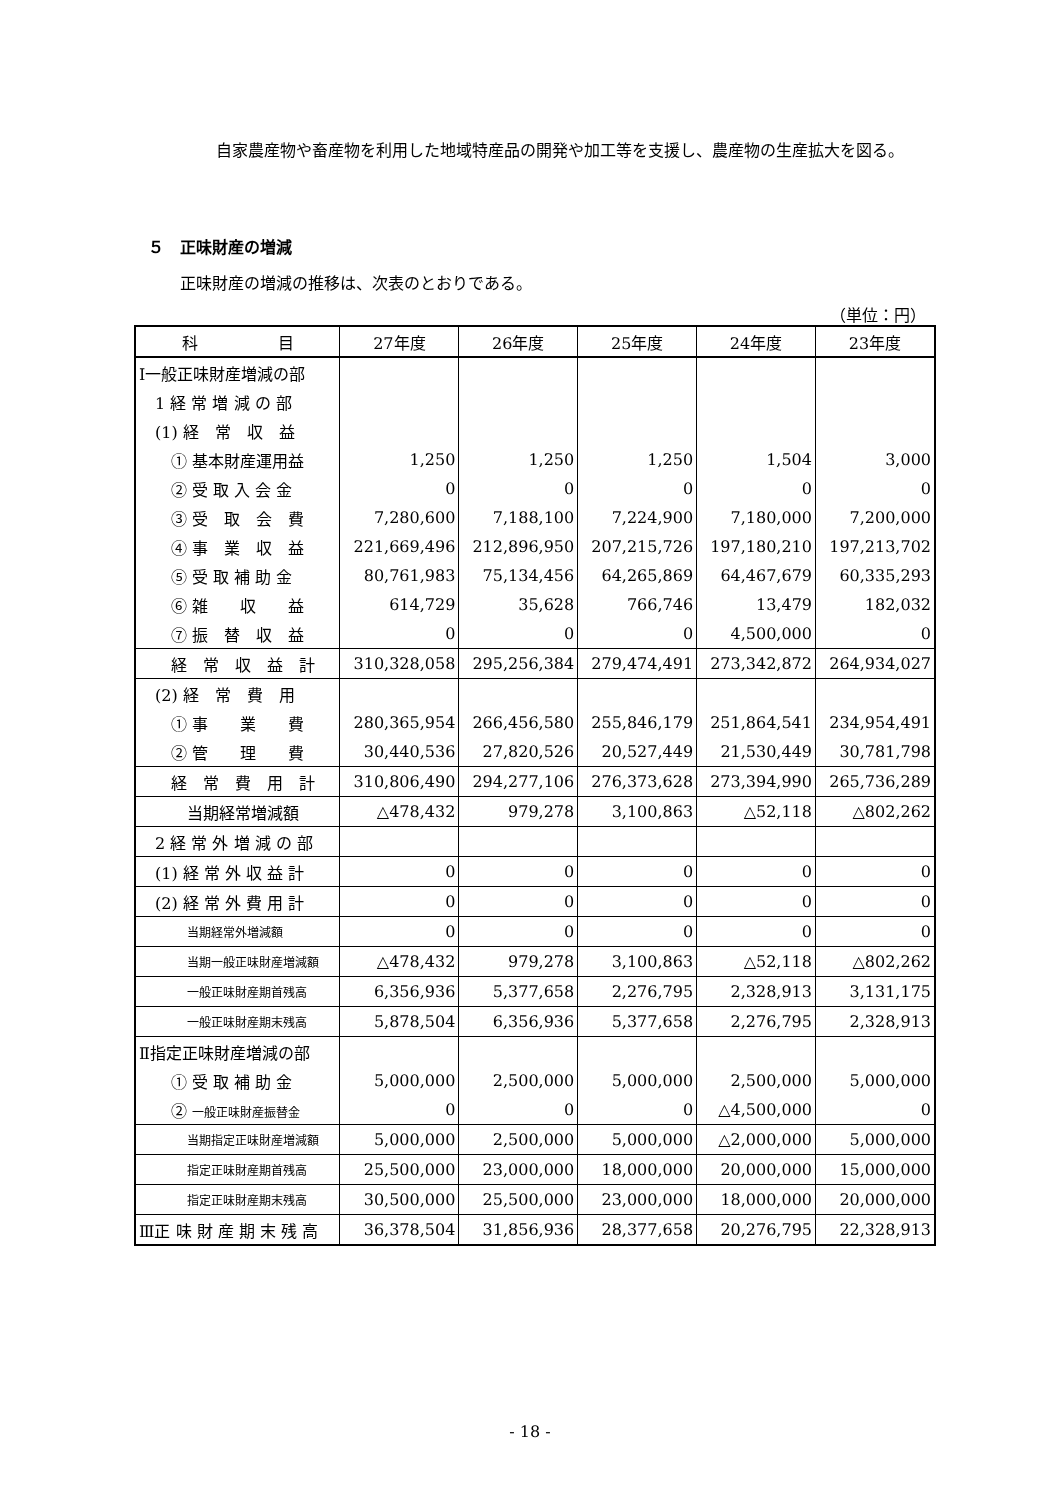自家農産物や畜産物を利用した地域特産品の開発や加工等を支援し、農産物の生産拡大を図る。
５　正味財産の増減
正味財産の増減の推移は、次表のとおりである。
（単位：円）
| 科 目 | 27年度 | 26年度 | 25年度 | 24年度 | 23年度 |
| --- | --- | --- | --- | --- | --- |
| Ⅰ一般正味財産増減の部 | | | | | |
| 1 経 常 増 減 の 部 | | | | | |
| (1) 経 常 収 益 | | | | | |
| ① 基本財産運用益 | 1,250 | 1,250 | 1,250 | 1,504 | 3,000 |
| ② 受 取 入 会 金 | 0 | 0 | 0 | 0 | 0 |
| ③ 受 取 会 費 | 7,280,600 | 7,188,100 | 7,224,900 | 7,180,000 | 7,200,000 |
| ④ 事 業 収 益 | 221,669,496 | 212,896,950 | 207,215,726 | 197,180,210 | 197,213,702 |
| ⑤ 受 取 補 助 金 | 80,761,983 | 75,134,456 | 64,265,869 | 64,467,679 | 60,335,293 |
| ⑥ 雑 収 益 | 614,729 | 35,628 | 766,746 | 13,479 | 182,032 |
| ⑦ 振 替 収 益 | 0 | 0 | 0 | 4,500,000 | 0 |
| 経 常 収 益 計 | 310,328,058 | 295,256,384 | 279,474,491 | 273,342,872 | 264,934,027 |
| (2) 経 常 費 用 | | | | | |
| ① 事 業 費 | 280,365,954 | 266,456,580 | 255,846,179 | 251,864,541 | 234,954,491 |
| ② 管 理 費 | 30,440,536 | 27,820,526 | 20,527,449 | 21,530,449 | 30,781,798 |
| 経 常 費 用 計 | 310,806,490 | 294,277,106 | 276,373,628 | 273,394,990 | 265,736,289 |
| 当期経常増減額 | △478,432 | 979,278 | 3,100,863 | △52,118 | △802,262 |
| 2 経 常 外 増 減 の 部 | | | | | |
| (1) 経 常 外 収 益 計 | 0 | 0 | 0 | 0 | 0 |
| (2) 経 常 外 費 用 計 | 0 | 0 | 0 | 0 | 0 |
| 当期経常外増減額 | 0 | 0 | 0 | 0 | 0 |
| 当期一般正味財産増減額 | △478,432 | 979,278 | 3,100,863 | △52,118 | △802,262 |
| 一般正味財産期首残高 | 6,356,936 | 5,377,658 | 2,276,795 | 2,328,913 | 3,131,175 |
| 一般正味財産期末残高 | 5,878,504 | 6,356,936 | 5,377,658 | 2,276,795 | 2,328,913 |
| Ⅱ指定正味財産増減の部 | | | | | |
| ① 受 取 補 助 金 | 5,000,000 | 2,500,000 | 5,000,000 | 2,500,000 | 5,000,000 |
| ② 一般正味財産振替金 | 0 | 0 | 0 | △4,500,000 | 0 |
| 当期指定正味財産増減額 | 5,000,000 | 2,500,000 | 5,000,000 | △2,000,000 | 5,000,000 |
| 指定正味財産期首残高 | 25,500,000 | 23,000,000 | 18,000,000 | 20,000,000 | 15,000,000 |
| 指定正味財産期末残高 | 30,500,000 | 25,500,000 | 23,000,000 | 18,000,000 | 20,000,000 |
| Ⅲ正 味 財 産 期 末 残 高 | 36,378,504 | 31,856,936 | 28,377,658 | 20,276,795 | 22,328,913 |
- 18 -